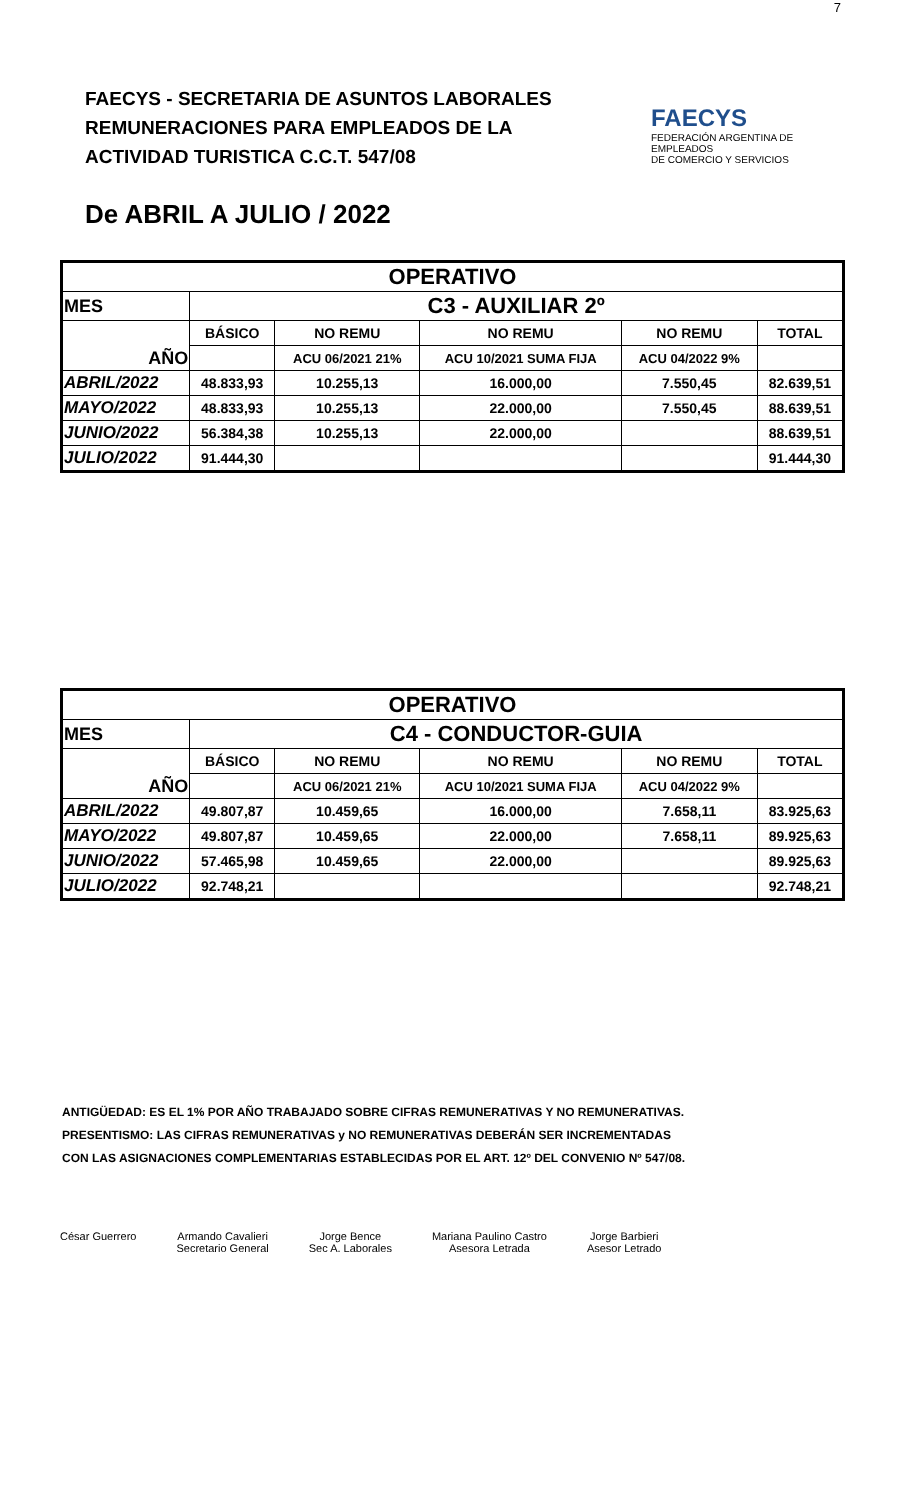7
FAECYS - SECRETARIA DE ASUNTOS LABORALES
REMUNERACIONES PARA EMPLEADOS DE LA
ACTIVIDAD TURISTICA C.C.T. 547/08
FAECYS
FEDERACIÓN ARGENTINA DE EMPLEADOS
DE COMERCIO Y SERVICIOS
De ABRIL A JULIO / 2022
| OPERATIVO | | | | | |
| --- | --- | --- | --- | --- | --- |
| MES | C3 - AUXILIAR 2º | | | | |
| AÑO | BÁSICO | NO REMU | NO REMU | NO REMU | TOTAL |
| | | ACU 06/2021 21% | ACU 10/2021 SUMA FIJA | ACU 04/2022 9% | |
| ABRIL/2022 | 48.833,93 | 10.255,13 | 16.000,00 | 7.550,45 | 82.639,51 |
| MAYO/2022 | 48.833,93 | 10.255,13 | 22.000,00 | 7.550,45 | 88.639,51 |
| JUNIO/2022 | 56.384,38 | 10.255,13 | 22.000,00 | | 88.639,51 |
| JULIO/2022 | 91.444,30 | | | | 91.444,30 |
| OPERATIVO | | | | | |
| --- | --- | --- | --- | --- | --- |
| MES | C4 - CONDUCTOR-GUIA | | | | |
| AÑO | BÁSICO | NO REMU | NO REMU | NO REMU | TOTAL |
| | | ACU 06/2021 21% | ACU 10/2021 SUMA FIJA | ACU 04/2022 9% | |
| ABRIL/2022 | 49.807,87 | 10.459,65 | 16.000,00 | 7.658,11 | 83.925,63 |
| MAYO/2022 | 49.807,87 | 10.459,65 | 22.000,00 | 7.658,11 | 89.925,63 |
| JUNIO/2022 | 57.465,98 | 10.459,65 | 22.000,00 | | 89.925,63 |
| JULIO/2022 | 92.748,21 | | | | 92.748,21 |
ANTIGÜEDAD: ES EL 1% POR AÑO TRABAJADO SOBRE CIFRAS REMUNERATIVAS Y NO REMUNERATIVAS.
PRESENTISMO: LAS CIFRAS REMUNERATIVAS y NO REMUNERATIVAS DEBERÁN SER INCREMENTADAS
CON LAS ASIGNACIONES COMPLEMENTARIAS ESTABLECIDAS POR EL ART. 12º DEL CONVENIO Nº 547/08.
César Guerrero Armando Cavalieri
Secretario General
Jorge Bence
Sec A. Laborales
Mariana Paulino Castro
Asesora Letrada
Jorge Barbieri
Asesor Letrado